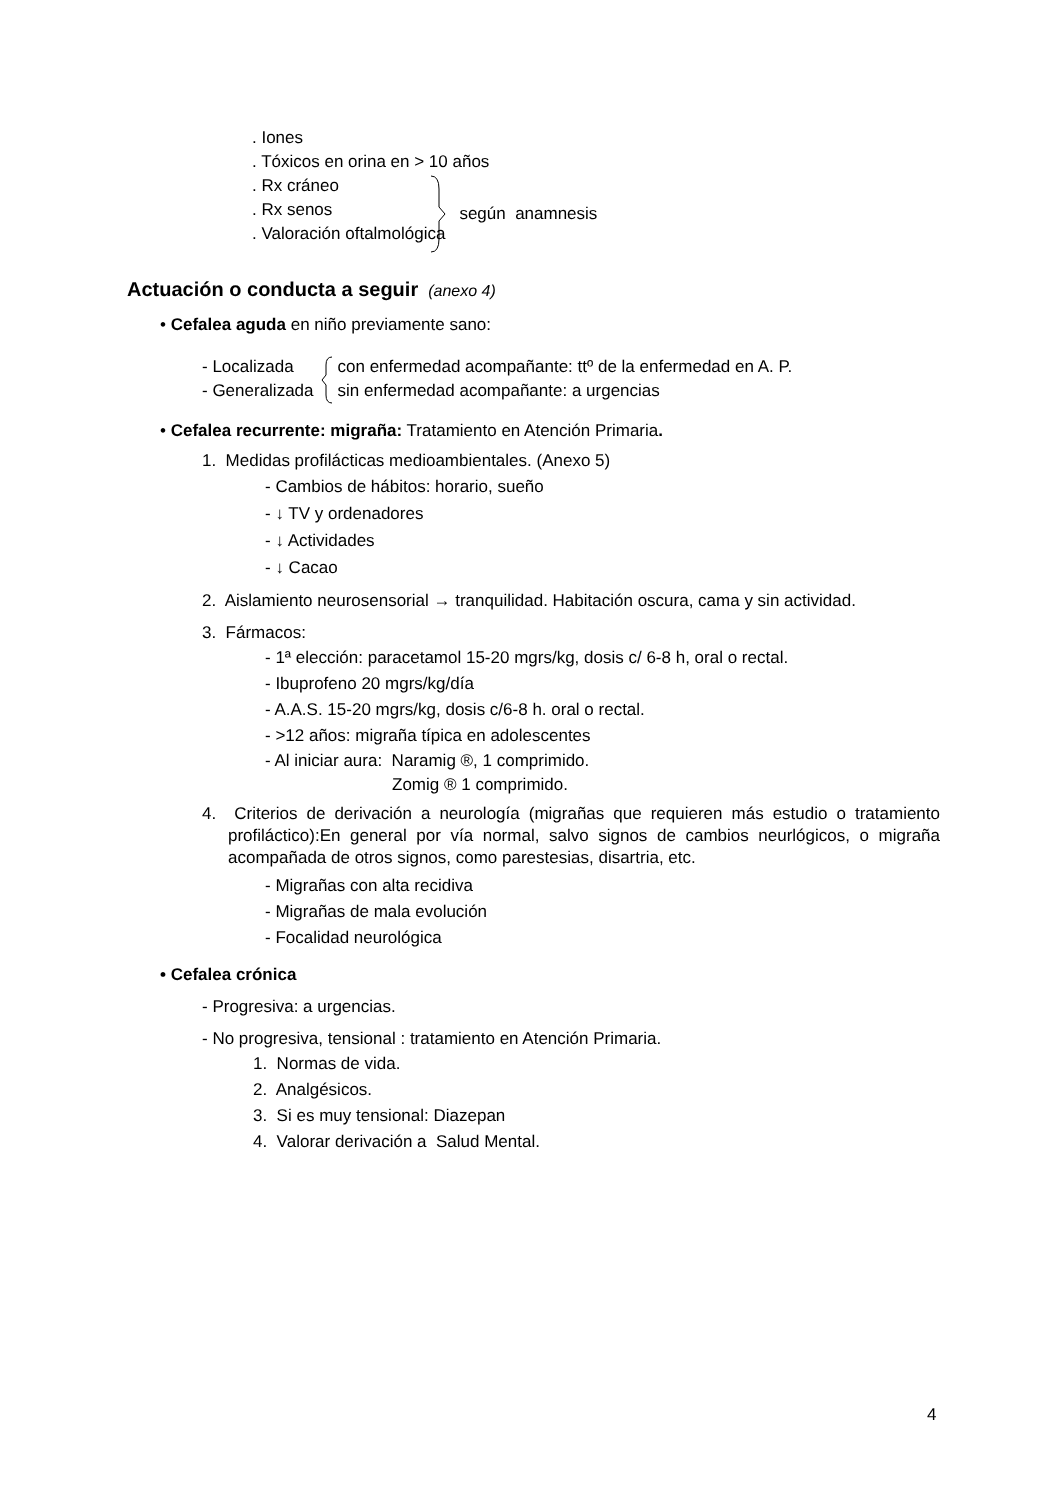. Iones
. Tóxicos en orina en > 10 años
. Rx cráneo
. Rx senos
. Valoración oftalmológica
según anamnesis
Actuación o conducta a seguir (anexo 4)
• Cefalea aguda en niño previamente sano:
- Localizada
- Generalizada
con enfermedad acompañante: ttº de la enfermedad en A. P.
sin enfermedad acompañante: a urgencias
• Cefalea recurrente: migraña: Tratamiento en Atención Primaria.
1. Medidas profilácticas medioambientales. (Anexo 5)
- Cambios de hábitos: horario, sueño
- ↓ TV y ordenadores
- ↓ Actividades
- ↓ Cacao
2. Aislamiento neurosensorial → tranquilidad. Habitación oscura, cama y sin actividad.
3. Fármacos:
- 1ª elección: paracetamol 15-20 mgrs/kg, dosis c/ 6-8 h, oral o rectal.
- Ibuprofeno 20 mgrs/kg/día
- A.A.S. 15-20 mgrs/kg, dosis c/6-8 h. oral o rectal.
- >12 años: migraña típica en adolescentes
- Al iniciar aura: Naramig ®, 1 comprimido.
Zomig ® 1 comprimido.
4. Criterios de derivación a neurología (migrañas que requieren más estudio o tratamiento profiláctico):En general por vía normal, salvo signos de cambios neurlógicos, o migraña acompañada de otros signos, como parestesias, disartria, etc.
- Migrañas con alta recidiva
- Migrañas de mala evolución
- Focalidad neurológica
• Cefalea crónica
- Progresiva: a urgencias.
- No progresiva, tensional : tratamiento en Atención Primaria.
1. Normas de vida.
2. Analgésicos.
3. Si es muy tensional: Diazepan
4. Valorar derivación a Salud Mental.
4